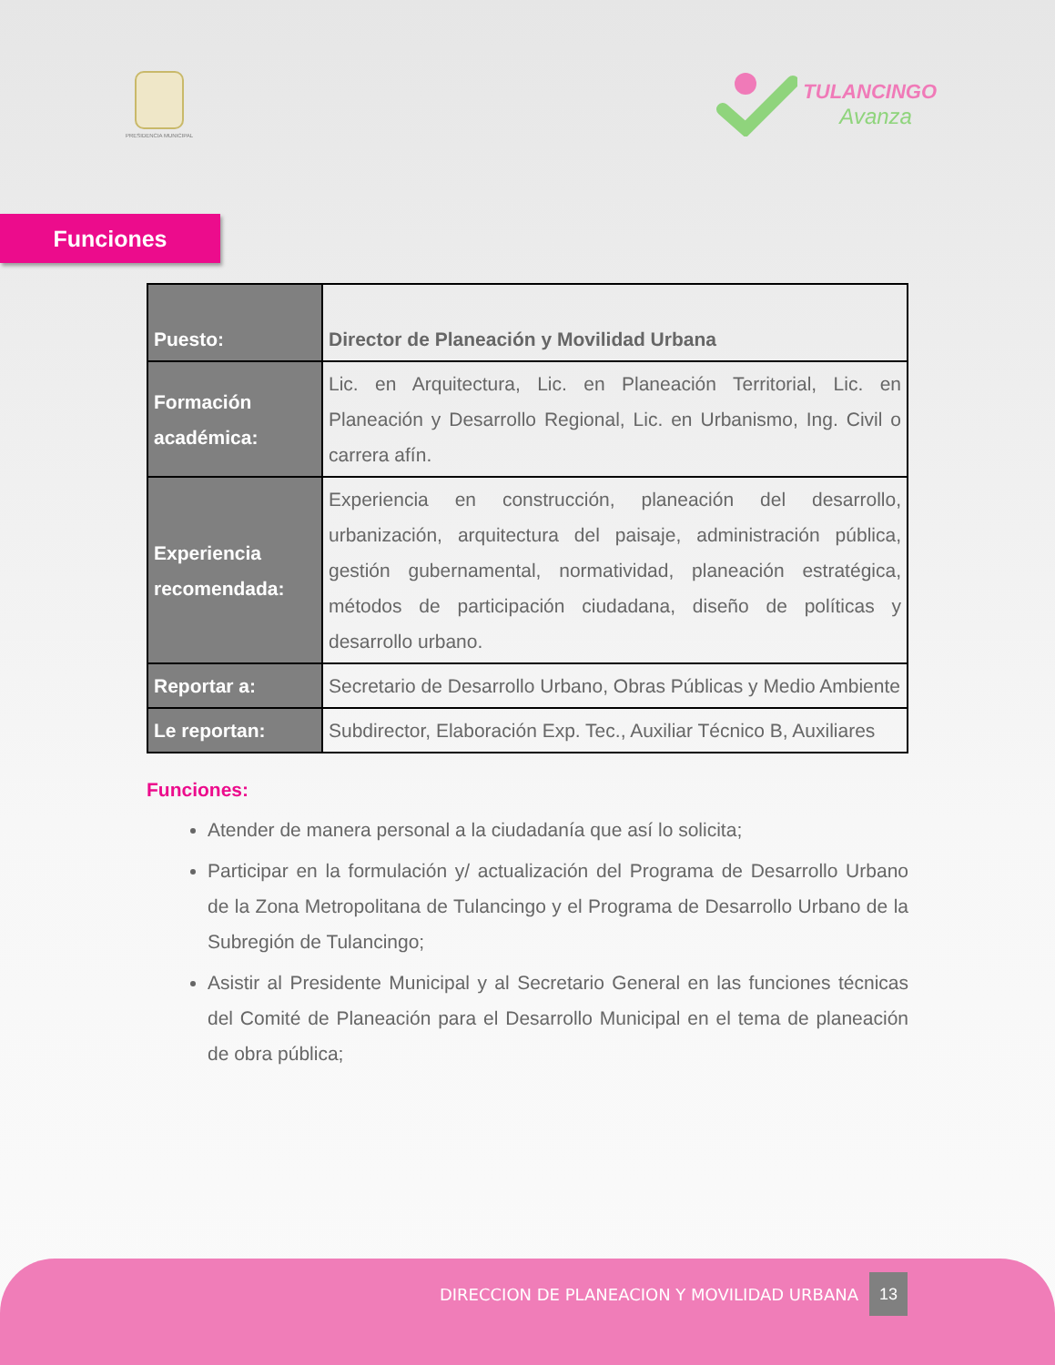PRESIDENCIA MUNICIPAL
TULANCINGO
Avanza
Funciones
| Puesto: | Director de Planeación y Movilidad Urbana |
| Formación académica: | Lic. en Arquitectura, Lic. en Planeación Territorial, Lic. en Planeación y Desarrollo Regional, Lic. en Urbanismo, Ing. Civil o carrera afín. |
| Experiencia recomendada: | Experiencia en construcción, planeación del desarrollo, urbanización, arquitectura del paisaje, administración pública, gestión gubernamental, normatividad, planeación estratégica, métodos de participación ciudadana, diseño de políticas y desarrollo urbano. |
| Reportar a: | Secretario de Desarrollo Urbano, Obras Públicas y Medio Ambiente |
| Le reportan: | Subdirector, Elaboración Exp. Tec., Auxiliar Técnico B, Auxiliares |
Funciones:
Atender de manera personal a la ciudadanía que así lo solicita;
Participar en la formulación y/ actualización del Programa de Desarrollo Urbano de la Zona Metropolitana de Tulancingo y el Programa de Desarrollo Urbano de la Subregión de Tulancingo;
Asistir al Presidente Municipal y al Secretario General en las funciones técnicas del Comité de Planeación para el Desarrollo Municipal en el tema de planeación de obra pública;
DIRECCION DE PLANEACION Y MOVILIDAD URBANA 13